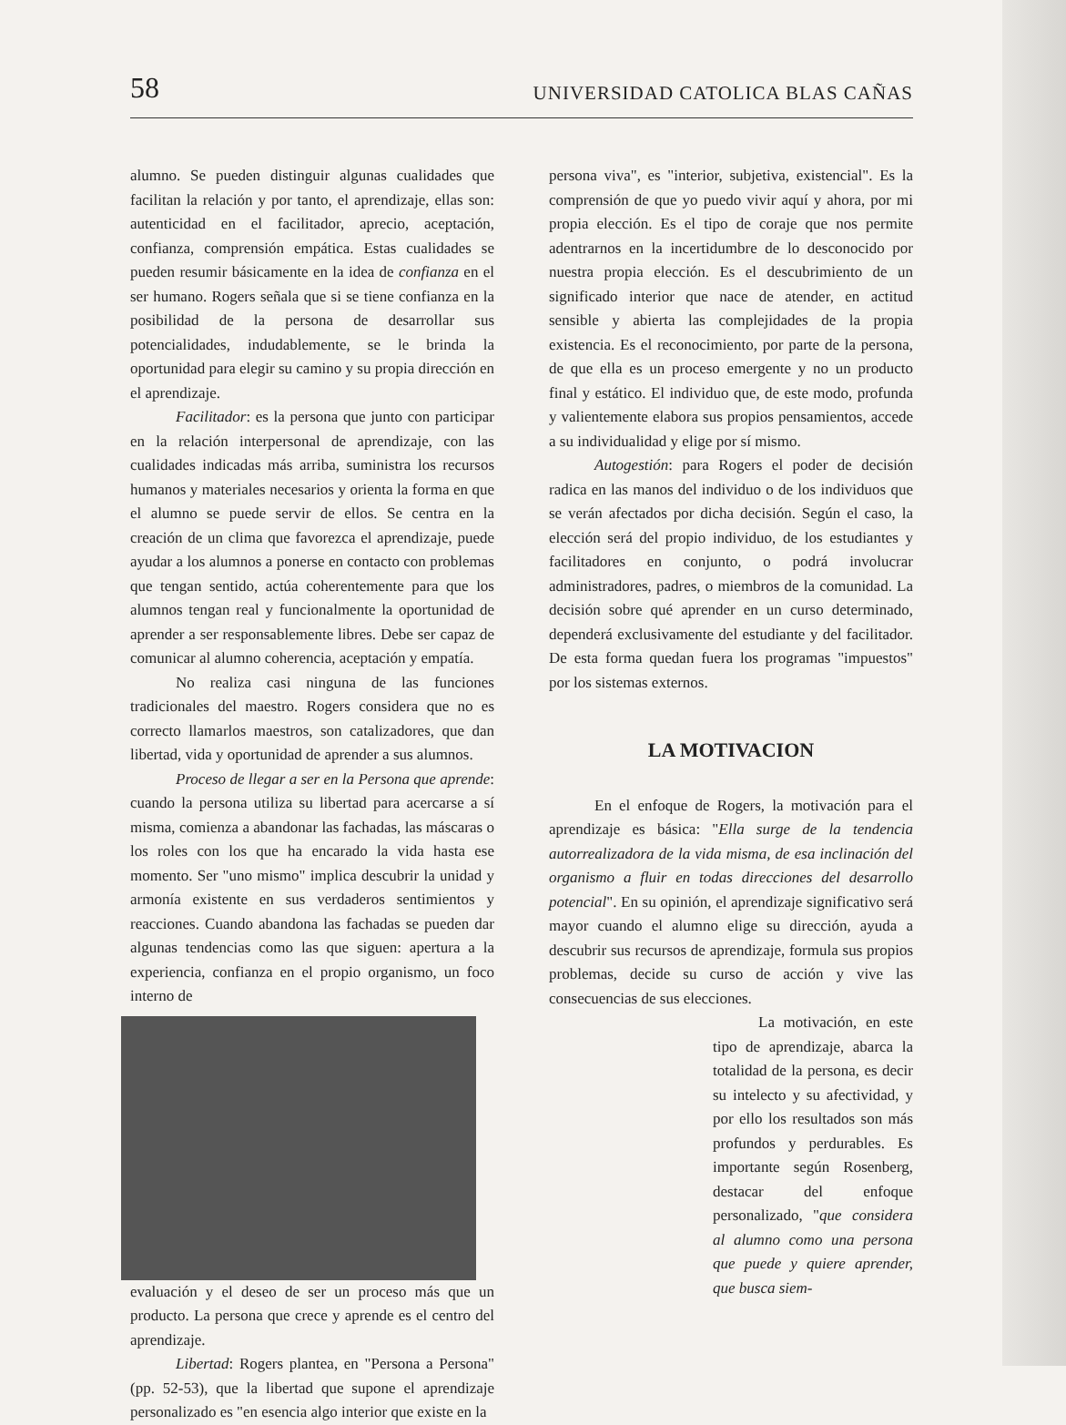58 UNIVERSIDAD CATOLICA BLAS CAÑAS
alumno. Se pueden distinguir algunas cualidades que facilitan la relación y por tanto, el aprendizaje, ellas son: autenticidad en el facilitador, aprecio, aceptación, confianza, comprensión empática. Estas cualidades se pueden resumir básicamente en la idea de confianza en el ser humano. Rogers señala que si se tiene confianza en la posibilidad de la persona de desarrollar sus potencialidades, indudablemente, se le brinda la oportunidad para elegir su camino y su propia dirección en el aprendizaje.
Facilitador: es la persona que junto con participar en la relación interpersonal de aprendizaje, con las cualidades indicadas más arriba, suministra los recursos humanos y materiales necesarios y orienta la forma en que el alumno se puede servir de ellos. Se centra en la creación de un clima que favorezca el aprendizaje, puede ayudar a los alumnos a ponerse en contacto con problemas que tengan sentido, actúa coherentemente para que los alumnos tengan real y funcionalmente la oportunidad de aprender a ser responsablemente libres. Debe ser capaz de comunicar al alumno coherencia, aceptación y empatía.
No realiza casi ninguna de las funciones tradicionales del maestro. Rogers considera que no es correcto llamarlos maestros, son catalizadores, que dan libertad, vida y oportunidad de aprender a sus alumnos.
Proceso de llegar a ser en la Persona que aprende: cuando la persona utiliza su libertad para acercarse a sí misma, comienza a abandonar las fachadas, las máscaras o los roles con los que ha encarado la vida hasta ese momento. Ser "uno mismo" implica descubrir la unidad y armonía existente en sus verdaderos sentimientos y reacciones. Cuando abandona las fachadas se pueden dar algunas tendencias como las que siguen: apertura a la experiencia, confianza en el propio organismo, un foco interno de
evaluación y el deseo de ser un proceso más que un producto. La persona que crece y aprende es el centro del aprendizaje.
Libertad: Rogers plantea, en "Persona a Persona" (pp. 52-53), que la libertad que supone el aprendizaje personalizado es "en esencia algo interior que existe en la
persona viva", es "interior, subjetiva, existencial". Es la comprensión de que yo puedo vivir aquí y ahora, por mi propia elección. Es el tipo de coraje que nos permite adentrarnos en la incertidumbre de lo desconocido por nuestra propia elección. Es el descubrimiento de un significado interior que nace de atender, en actitud sensible y abierta las complejidades de la propia existencia. Es el reconocimiento, por parte de la persona, de que ella es un proceso emergente y no un producto final y estático. El individuo que, de este modo, profunda y valientemente elabora sus propios pensamientos, accede a su individualidad y elige por sí mismo.
Autogestión: para Rogers el poder de decisión radica en las manos del individuo o de los individuos que se verán afectados por dicha decisión. Según el caso, la elección será del propio individuo, de los estudiantes y facilitadores en conjunto, o podrá involucrar administradores, padres, o miembros de la comunidad. La decisión sobre qué aprender en un curso determinado, dependerá exclusivamente del estudiante y del facilitador. De esta forma quedan fuera los programas "impuestos" por los sistemas externos.
LA MOTIVACION
En el enfoque de Rogers, la motivación para el aprendizaje es básica: "Ella surge de la tendencia autorrealizadora de la vida misma, de esa inclinación del organismo a fluir en todas direcciones del desarrollo potencial". En su opinión, el aprendizaje significativo será mayor cuando el alumno elige su dirección, ayuda a descubrir sus recursos de aprendizaje, formula sus propios problemas, decide su curso de acción y vive las consecuencias de sus elecciones.
La motivación, en este tipo de aprendizaje, abarca la totalidad de la persona, es decir su intelecto y su afectividad, y por ello los resultados son más profundos y perdurables. Es importante según Rosenberg, destacar del enfoque personalizado, "que considera al alumno como una persona que puede y quiere aprender, que busca siem-